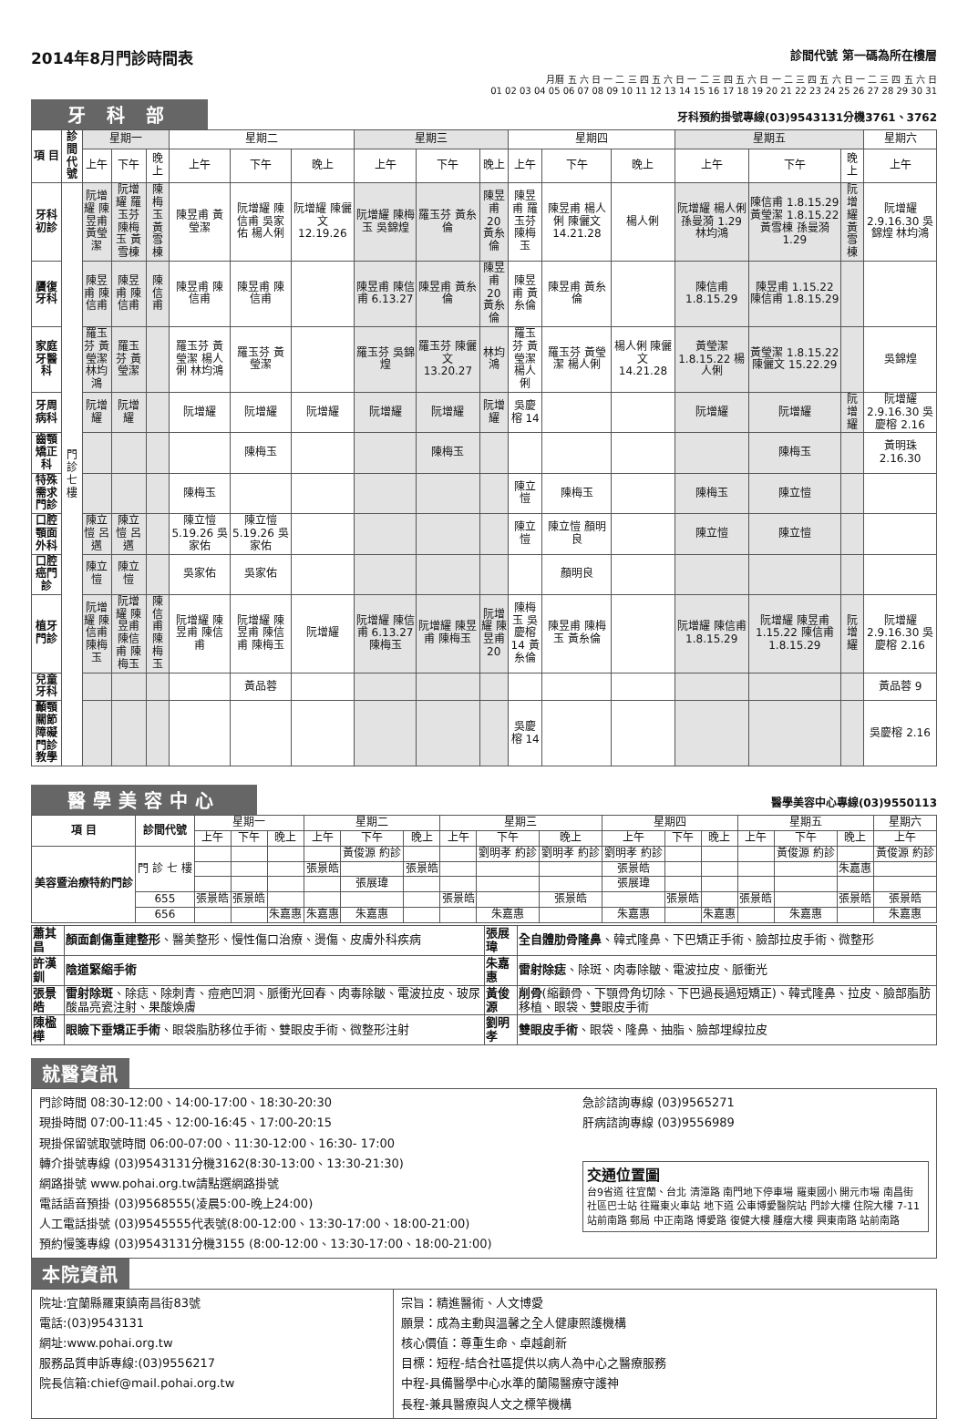2014年8月門診時間表 診間代號 第一碼為所在樓層
月曆 五 六 日 一 二 三 四 五 六 日 一 二 三 四 五 六 日 一 二 三 四 五 六 日 一 二 三 四 五 六 日
01 02 03 04 05 06 07 08 09 10 11 12 13 14 15 16 17 18 19 20 21 22 23 24 25 26 27 28 29 30 31
牙 科 部 牙科預約掛號專線(03)9543131分機3761、3762
| 項 目 | 診間代號 | 星期一 | | | 星期二 | | | 星期三 | | | 星期四 | | | 星期五 | | | 星期六 |
| --- | --- | --- | --- | --- | --- | --- | --- | --- | --- | --- | --- | --- | --- | --- | --- | --- | --- |
| | | 上午 | 下午 | 晚上 | 上午 | 下午 | 晚上 | 上午 | 下午 | 晚上 | 上午 | 下午 | 晚上 | 上午 | 下午 | 晚上 | 上午 |
| 牙科初診 | 門 診 七 樓 | 阮增耀 陳昱甫 黃瑩潔 | 阮增耀 羅玉芬 陳梅玉 黃雪棟 | 陳梅玉 黃雪棟 | 陳昱甫 黃瑩潔 | 阮增耀 陳信甫 吳家佑 楊人俐 | 阮增耀 陳儷文 12.19.26 | 阮增耀 陳梅玉 吳錦煌 | 羅玉芬 黃糸倫 | 陳昱甫 20 黃糸倫 | 陳昱甫 羅玉芬 陳梅玉 | 陳昱甫 楊人俐 陳儷文 14.21.28 | 楊人俐 | 阮增耀 楊人俐 孫曼漪 1.29 林均鴻 | 陳信甫 1.8.15.29 黃瑩潔 1.8.15.22 黃雪棟 孫曼漪 1.29 | 阮增耀 黃雪棟 | 阮增耀 2.9.16.30 吳錦煌 林均鴻 |
| 贗復牙科 | | 陳昱甫 陳信甫 | 陳昱甫 陳信甫 | 陳信甫 | 陳昱甫 陳信甫 | 陳昱甫 陳信甫 | | 陳昱甫 陳信甫 6.13.27 | 陳昱甫 黃糸倫 | 陳昱甫 20 黃糸倫 | 陳昱甫 黃糸倫 | 陳昱甫 黃糸倫 | | 陳信甫 1.8.15.29 | 陳昱甫 1.15.22 陳信甫 1.8.15.29 | | |
| 家庭牙醫科 | | 羅玉芬 黃瑩潔 林均鴻 | 羅玉芬 黃瑩潔 | | 羅玉芬 黃瑩潔 楊人俐 林均鴻 | 羅玉芬 黃瑩潔 | | 羅玉芬 吳錦煌 | 羅玉芬 陳儷文 13.20.27 | 林均鴻 | 羅玉芬 黃瑩潔 楊人俐 | 羅玉芬 黃瑩潔 楊人俐 | 楊人俐 陳儷文 14.21.28 | 黃瑩潔 1.8.15.22 楊人俐 | 黃瑩潔 1.8.15.22 陳儷文 15.22.29 | | 吳錦煌 |
| 牙周病科 | | 阮增耀 | 阮增耀 | | 阮增耀 | 阮增耀 | 阮增耀 | 阮增耀 | 阮增耀 | 阮增耀 | 吳慶榕 14 | | | 阮增耀 | 阮增耀 | 阮增耀 | 阮增耀 2.9.16.30 吳慶榕 2.16 |
| 齒顎矯正科 | | | | | | 陳梅玉 | | | 陳梅玉 | | | | | | 陳梅玉 | | 黃明珠 2.16.30 |
| 特殊需求門診 | | | | | 陳梅玉 | | | | | | 陳立愷 | 陳梅玉 | | 陳梅玉 | 陳立愷 | | |
| 口腔顎面外科 | | 陳立愷 呂邁 | 陳立愷 呂邁 | | 陳立愷 5.19.26 吳家佑 | 陳立愷 5.19.26 吳家佑 | | | | | 陳立愷 | 陳立愷 顏明良 | | 陳立愷 | 陳立愷 | | |
| 口腔癌門診 | | 陳立愷 | 陳立愷 | | 吳家佑 | 吳家佑 | | | | | | 顏明良 | | | | | |
| 植牙門診 | | 阮增耀 陳信甫 陳梅玉 | 阮增耀 陳昱甫 陳信甫 陳梅玉 | 陳信甫 陳梅玉 | 阮增耀 陳昱甫 陳信甫 | 阮增耀 陳昱甫 陳信甫 陳梅玉 | 阮增耀 | 阮增耀 陳信甫 6.13.27 陳梅玉 | 阮增耀 陳昱甫 陳梅玉 | 阮增耀 陳昱甫 20 | 陳梅玉 吳慶榕 14 黃糸倫 | 陳昱甫 陳梅玉 黃糸倫 | | 阮增耀 陳信甫 1.8.15.29 | 阮增耀 陳昱甫 1.15.22 陳信甫 1.8.15.29 | 阮增耀 | 阮增耀 2.9.16.30 吳慶榕 2.16 |
| 兒童牙科 | | | | | | 黃品蓉 | | | | | | | | | | | 黃品蓉 9 |
| 顳顎關節障礙 門診教學 | | | | | | | | | | | 吳慶榕 14 | | | | | | 吳慶榕 2.16 |
醫學美容中心 醫學美容中心專線(03)9550113
| 項 目 | 診間代號 | 星期一 | | | 星期二 | | | 星期三 | | | 星期四 | | | 星期五 | | | 星期六 |
| --- | --- | --- | --- | --- | --- | --- | --- | --- | --- | --- | --- | --- | --- | --- | --- | --- | --- |
| | | 上午 | 下午 | 晚上 | 上午 | 下午 | 晚上 | 上午 | 下午 | 晚上 | 上午 | 下午 | 晚上 | 上午 | 下午 | 晚上 | 上午 |
| 美容暨治療特約門診 | 門 診 七 樓 | | | | | 黃俊源 約診 | | | 劉明孝 約診 | 劉明孝 約診 | 劉明孝 約診 | | | | 黃俊源 約診 | | 黃俊源 約診 |
| | | | | | 張景皓 | | 張景皓 | | | | 張景皓 | | | | | 朱嘉惠 | |
| | | | | | | 張展瑋 | | | | | 張展瑋 | | | | | | |
| | 655 | 張景皓 | 張景皓 | | | | | 張景皓 | | 張景皓 | | 張景皓 | | 張景皓 | | 張景皓 | 張景皓 |
| | 656 | | | 朱嘉惠 | 朱嘉惠 | 朱嘉惠 | | | 朱嘉惠 | | 朱嘉惠 | | 朱嘉惠 | | 朱嘉惠 | | 朱嘉惠 |
| 蕭其昌 | 顏面創傷重建整形 、醫美整形、慢性傷口治療、燙傷、皮膚外科疾病 | 張展瑋 | 全自體肋骨隆鼻 、韓式隆鼻、下巴矯正手術、臉部拉皮手術、微整形 |
| 許漢釧 | 陰道緊縮手術 | 朱嘉惠 | 雷射除痣 、除斑、肉毒除皺、電波拉皮、脈衝光 |
| 張景皓 | 雷射除斑 、除痣、除刺青、痘疤凹洞、脈衝光回春、肉毒除皺、電波拉皮、玻尿酸晶亮瓷注射、果酸煥膚 | 黃俊源 | 削骨 (縮顴骨、下顎骨角切除、下巴過長過短矯正)、韓式隆鼻、拉皮、臉部脂肪移植、眼袋、雙眼皮手術 |
| 陳楹樺 | 眼瞼下垂矯正手術 、眼袋脂肪移位手術、雙眼皮手術、微整形注射 | 劉明孝 | 雙眼皮手術 、眼袋、隆鼻、抽脂、臉部埋線拉皮 |
就醫資訊
門診時間 08:30-12:00、14:00-17:00、18:30-20:30
現掛時間 07:00-11:45、12:00-16:45、17:00-20:15
現掛保留號取號時間 06:00-07:00、11:30-12:00、16:30- 17:00
轉介掛號專線 (03)9543131分機3162(8:30-13:00、13:30-21:30)
網路掛號 www.pohai.org.tw請點選網路掛號
電話語音預掛 (03)9568555(凌晨5:00-晚上24:00)
人工電話掛號 (03)9545555代表號(8:00-12:00、13:30-17:00、18:00-21:00)
預約慢箋專線 (03)9543131分機3155 (8:00-12:00、13:30-17:00、18:00-21:00)
急診諮詢專線 (03)9565271
肝病諮詢專線 (03)9556989
交通位置圖
台9省道 往宜蘭、台北 清潭路 南門地下停車場 羅東國小 開元市場 南昌街 社區巴士站 往羅東火車站 地下道 公車博愛醫院站 門診大樓 住院大樓 7-11 站前南路 郵局 中正南路 博愛路 復健大樓 腫瘤大樓 興東南路 站前南路
本院資訊
院址:宜蘭縣羅東鎮南昌街83號
電話:(03)9543131
網址:www.pohai.org.tw
服務品質申訴專線:(03)9556217
院長信箱:chief@mail.pohai.org.tw
宗旨：精進醫術、人文博愛
願景：成為主動與溫馨之全人健康照護機構
核心價值：尊重生命、卓越創新
目標：短程-結合社區提供以病人為中心之醫療服務
中程-具備醫學中心水準的蘭陽醫療守護神
長程-兼具醫療與人文之標竿機構